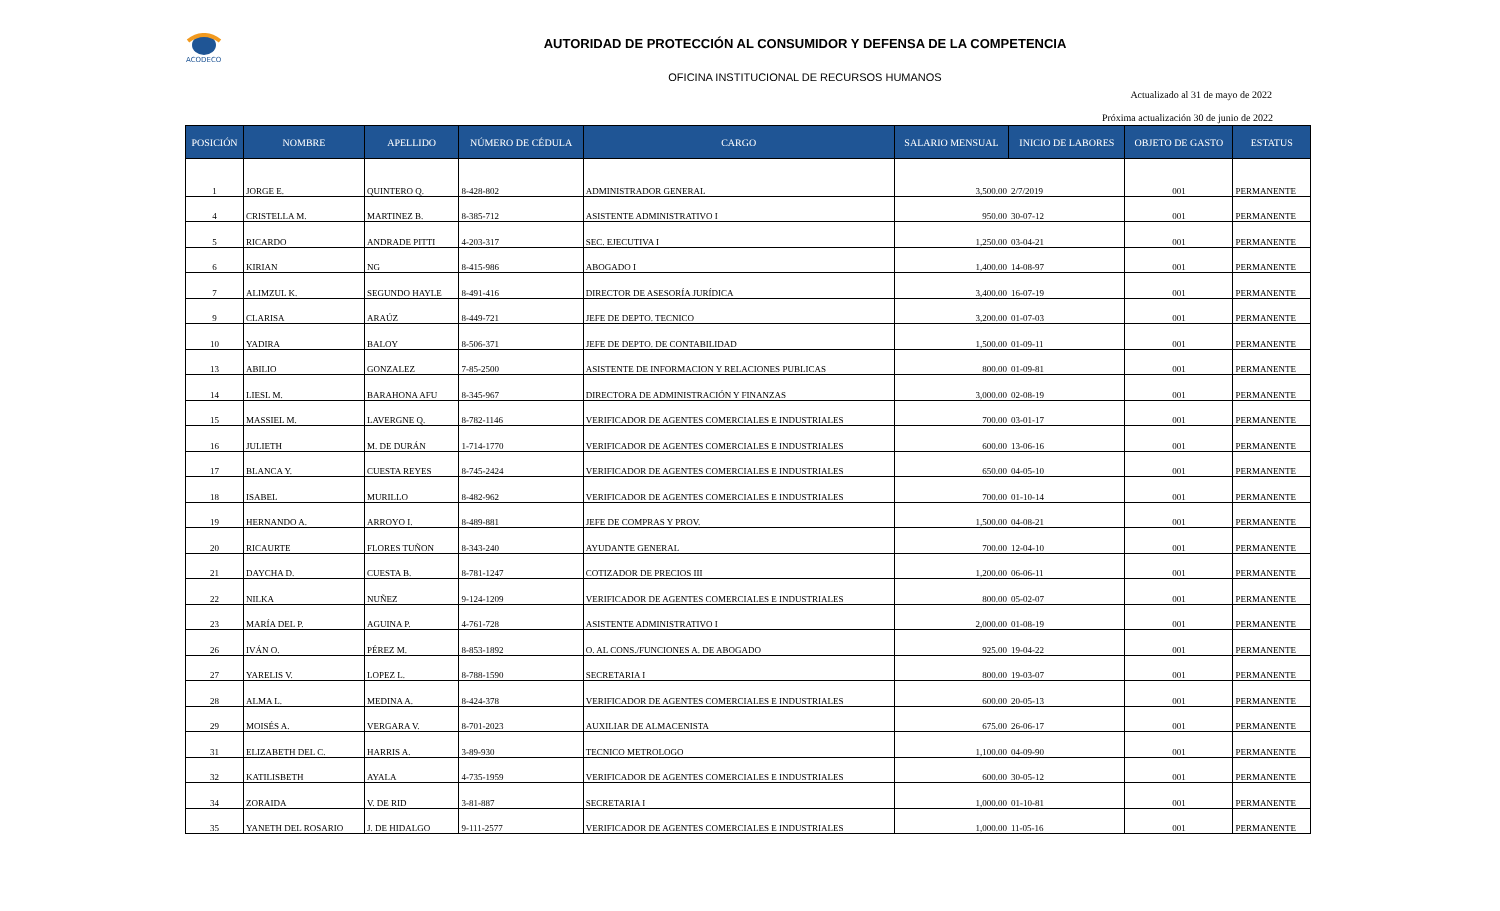ACODECO
AUTORIDAD DE PROTECCIÓN AL CONSUMIDOR Y DEFENSA DE LA COMPETENCIA
OFICINA INSTITUCIONAL DE RECURSOS HUMANOS
Actualizado al 31 de mayo de 2022
Próxima actualización 30 de junio de 2022
| POSICIÓN | NOMBRE | APELLIDO | NÚMERO DE CÉDULA | CARGO | SALARIO MENSUAL | INICIO DE LABORES | OBJETO DE GASTO | ESTATUS |
| --- | --- | --- | --- | --- | --- | --- | --- | --- |
| 1 | JORGE E. | QUINTERO Q. | 8-428-802 | ADMINISTRADOR GENERAL | 3,500.00 | 2/7/2019 | 001 | PERMANENTE |
| 4 | CRISTELLA M. | MARTINEZ B. | 8-385-712 | ASISTENTE ADMINISTRATIVO I | 950.00 | 30-07-12 | 001 | PERMANENTE |
| 5 | RICARDO | ANDRADE PITTI | 4-203-317 | SEC. EJECUTIVA I | 1,250.00 | 03-04-21 | 001 | PERMANENTE |
| 6 | KIRIAN | NG | 8-415-986 | ABOGADO I | 1,400.00 | 14-08-97 | 001 | PERMANENTE |
| 7 | ALIMZUL K. | SEGUNDO HAYLE | 8-491-416 | DIRECTOR DE ASESORÍA JURÍDICA | 3,400.00 | 16-07-19 | 001 | PERMANENTE |
| 9 | CLARISA | ARAÚZ | 8-449-721 | JEFE DE DEPTO. TECNICO | 3,200.00 | 01-07-03 | 001 | PERMANENTE |
| 10 | YADIRA | BALOY | 8-506-371 | JEFE DE DEPTO. DE CONTABILIDAD | 1,500.00 | 01-09-11 | 001 | PERMANENTE |
| 13 | ABILIO | GONZALEZ | 7-85-2500 | ASISTENTE DE INFORMACION Y RELACIONES PUBLICAS | 800.00 | 01-09-81 | 001 | PERMANENTE |
| 14 | LIESL M. | BARAHONA AFU | 8-345-967 | DIRECTORA DE ADMINISTRACIÓN Y FINANZAS | 3,000.00 | 02-08-19 | 001 | PERMANENTE |
| 15 | MASSIEL M. | LAVERGNE Q. | 8-782-1146 | VERIFICADOR DE AGENTES COMERCIALES E INDUSTRIALES | 700.00 | 03-01-17 | 001 | PERMANENTE |
| 16 | JULIETH | M. DE DURÁN | 1-714-1770 | VERIFICADOR DE AGENTES COMERCIALES E INDUSTRIALES | 600.00 | 13-06-16 | 001 | PERMANENTE |
| 17 | BLANCA Y. | CUESTA REYES | 8-745-2424 | VERIFICADOR DE AGENTES COMERCIALES E INDUSTRIALES | 650.00 | 04-05-10 | 001 | PERMANENTE |
| 18 | ISABEL | MURILLO | 8-482-962 | VERIFICADOR DE AGENTES COMERCIALES E INDUSTRIALES | 700.00 | 01-10-14 | 001 | PERMANENTE |
| 19 | HERNANDO A. | ARROYO I. | 8-489-881 | JEFE DE COMPRAS Y PROV. | 1,500.00 | 04-08-21 | 001 | PERMANENTE |
| 20 | RICAURTE | FLORES TUÑON | 8-343-240 | AYUDANTE GENERAL | 700.00 | 12-04-10 | 001 | PERMANENTE |
| 21 | DAYCHA D. | CUESTA B. | 8-781-1247 | COTIZADOR DE PRECIOS III | 1,200.00 | 06-06-11 | 001 | PERMANENTE |
| 22 | NILKA | NUÑEZ | 9-124-1209 | VERIFICADOR DE AGENTES COMERCIALES E INDUSTRIALES | 800.00 | 05-02-07 | 001 | PERMANENTE |
| 23 | MARÍA DEL P. | AGUINA P. | 4-761-728 | ASISTENTE ADMINISTRATIVO I | 2,000.00 | 01-08-19 | 001 | PERMANENTE |
| 26 | IVÁN O. | PÉREZ M. | 8-853-1892 | O. AL CONS./FUNCIONES A. DE ABOGADO | 925.00 | 19-04-22 | 001 | PERMANENTE |
| 27 | YARELIS V. | LOPEZ L. | 8-788-1590 | SECRETARIA I | 800.00 | 19-03-07 | 001 | PERMANENTE |
| 28 | ALMA L. | MEDINA A. | 8-424-378 | VERIFICADOR DE AGENTES COMERCIALES E INDUSTRIALES | 600.00 | 20-05-13 | 001 | PERMANENTE |
| 29 | MOISÉS A. | VERGARA V. | 8-701-2023 | AUXILIAR DE ALMACENISTA | 675.00 | 26-06-17 | 001 | PERMANENTE |
| 31 | ELIZABETH DEL C. | HARRIS A. | 3-89-930 | TECNICO METROLOGO | 1,100.00 | 04-09-90 | 001 | PERMANENTE |
| 32 | KATILISBETH | AYALA | 4-735-1959 | VERIFICADOR DE AGENTES COMERCIALES E INDUSTRIALES | 600.00 | 30-05-12 | 001 | PERMANENTE |
| 34 | ZORAIDA | V. DE RID | 3-81-887 | SECRETARIA I | 1,000.00 | 01-10-81 | 001 | PERMANENTE |
| 35 | YANETH DEL ROSARIO | J. DE HIDALGO | 9-111-2577 | VERIFICADOR DE AGENTES COMERCIALES E INDUSTRIALES | 1,000.00 | 11-05-16 | 001 | PERMANENTE |